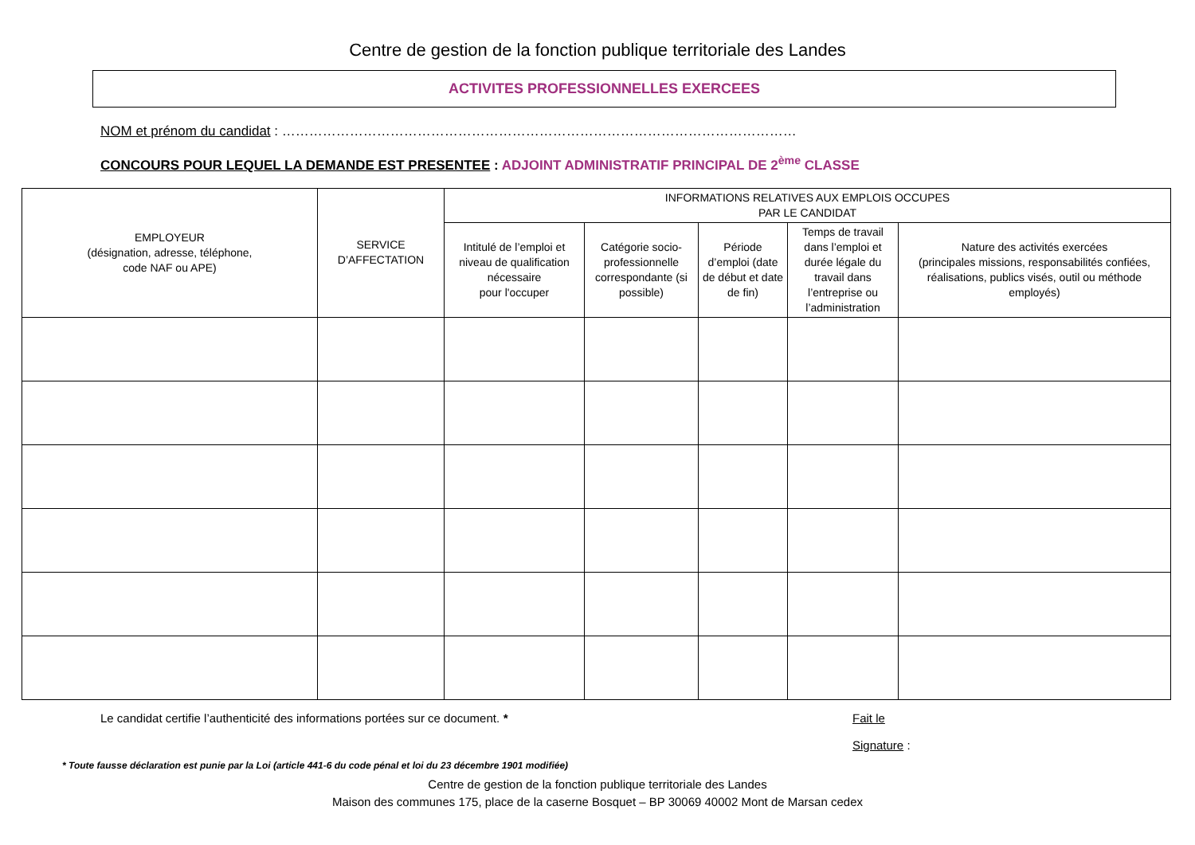Centre de gestion de la fonction publique territoriale des Landes
ACTIVITES PROFESSIONNELLES EXERCEES
NOM et prénom du candidat : ……………………………………………………………………………………………………
CONCOURS POUR LEQUEL LA DEMANDE EST PRESENTEE : ADJOINT ADMINISTRATIF PRINCIPAL DE 2<sup>ème</sup> CLASSE
| EMPLOYEUR (désignation, adresse, téléphone, code NAF ou APE) | SERVICE D’AFFECTATION | INFORMATIONS RELATIVES AUX EMPLOIS OCCUPES PAR LE CANDIDAT | | | | |
| --- | --- | --- | --- | --- | --- | --- |
| | | Intitulé de l’emploi et niveau de qualification nécessaire pour l'occuper | Catégorie socio-professionnelle correspondante (si possible) | Période d’emploi (date de début et date de fin) | Temps de travail dans l’emploi et durée légale du travail dans l’entreprise ou l’administration | Nature des activités exercées (principales missions, responsabilités confiées, réalisations, publics visés, outil ou méthode employés) |
Le candidat certifie l’authenticité des informations portées sur ce document. * Fait le
Signature :
* Toute fausse déclaration est punie par la Loi (article 441-6 du code pénal et loi du 23 décembre 1901 modifiée)
Centre de gestion de la fonction publique territoriale des Landes
Maison des communes 175, place de la caserne Bosquet – BP 30069 40002 Mont de Marsan cedex